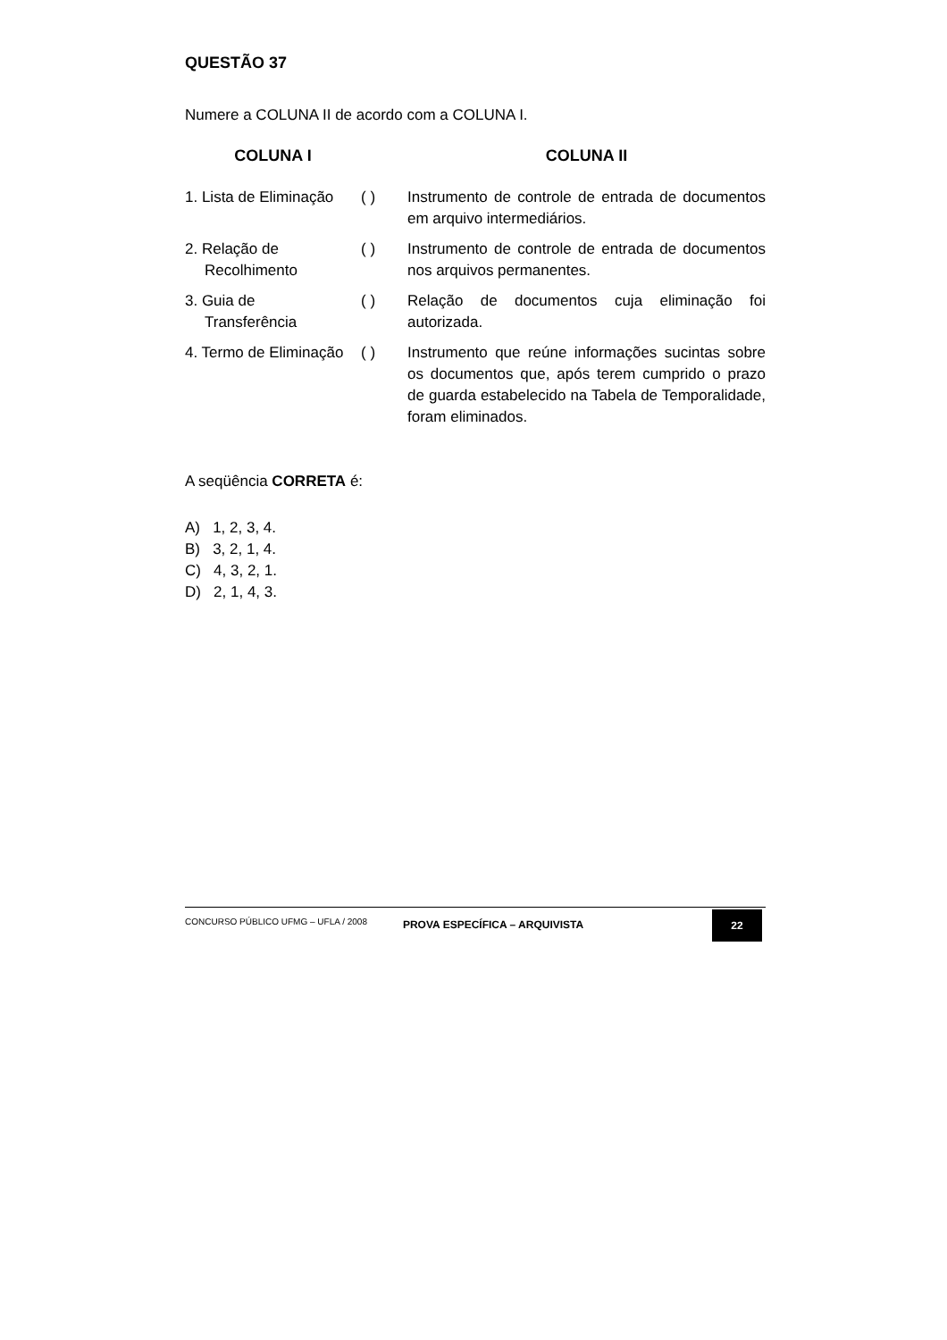QUESTÃO 37
Numere a COLUNA II de acordo com a COLUNA I.
| COLUNA I | | COLUNA II |
| --- | --- | --- |
| 1. Lista de Eliminação | ( ) | Instrumento de controle de entrada de documentos em arquivo intermediários. |
| 2. Relação de Recolhimento | ( ) | Instrumento de controle de entrada de documentos nos arquivos permanentes. |
| 3. Guia de Transferência | ( ) | Relação de documentos cuja eliminação foi autorizada. |
| 4. Termo de Eliminação | ( ) | Instrumento que reúne informações sucintas sobre os documentos que, após terem cumprido o prazo de guarda estabelecido na Tabela de Temporalidade, foram eliminados. |
A seqüência CORRETA é:
A) 1, 2, 3, 4.
B) 3, 2, 1, 4.
C) 4, 3, 2, 1.
D) 2, 1, 4, 3.
CONCURSO PÚBLICO UFMG – UFLA / 2008 PROVA ESPECÍFICA – ARQUIVISTA 22